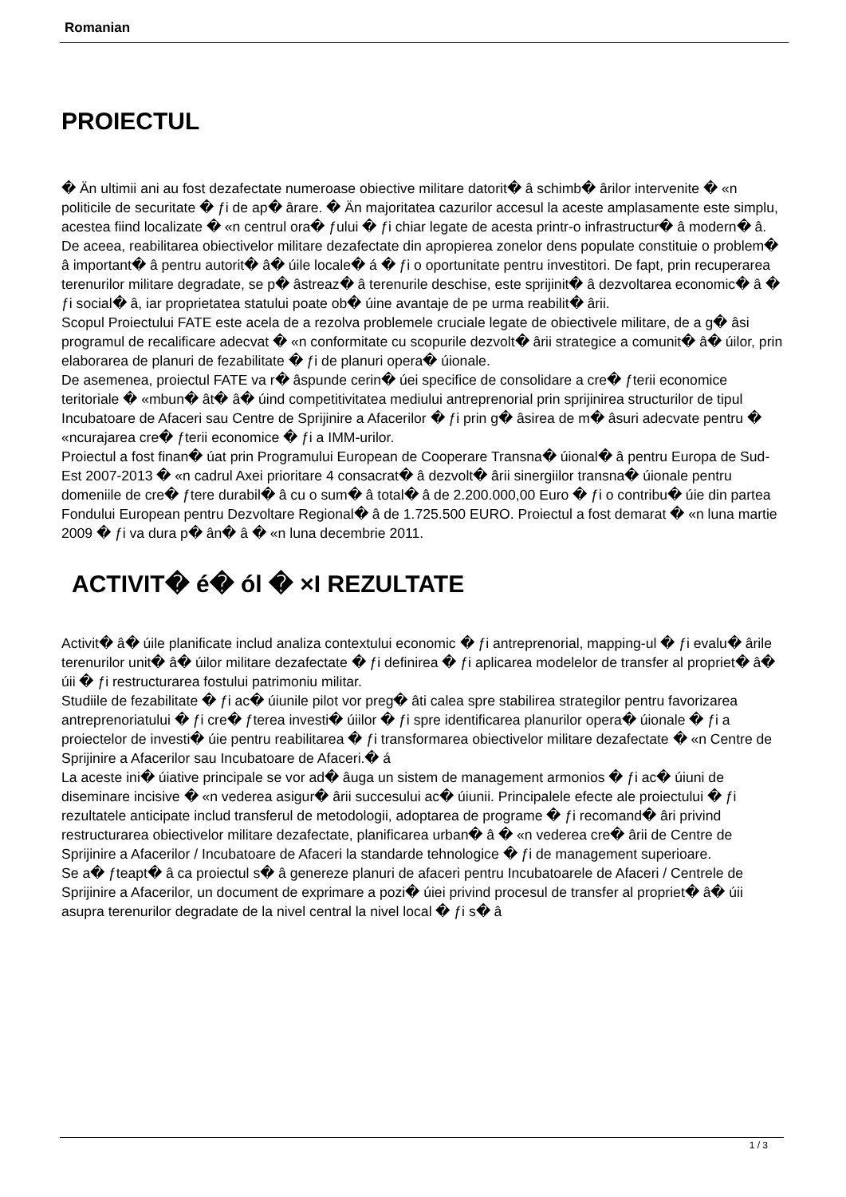Romanian
PROIECTUL
� Än ultimii ani au fost dezafectate numeroase obiective militare datorit� â schimb� ârilor intervenite � «n politicile de securitate � ƒi de ap� ârare. � Än majoritatea cazurilor accesul la aceste amplasamente este simplu, acestea fiind localizate � «n centrul ora� ƒului � ƒi chiar legate de acesta printr-o infrastructur� â modern� â. De aceea, reabilitarea obiectivelor militare dezafectate din apropierea zonelor dens populate constituie o problem� â important� â pentru autorit� â� úile locale� á � ƒi o oportunitate pentru investitori. De fapt, prin recuperarea terenurilor militare degradate, se p� âstreaz� â terenurile deschise, este sprijinit� â dezvoltarea economic� â � ƒi social� â, iar proprietatea statului poate ob� úine avantaje de pe urma reabilit� ârii.
Scopul Proiectului FATE este acela de a rezolva problemele cruciale legate de obiectivele militare, de a g� âsi programul de recalificare adecvat � «n conformitate cu scopurile dezvolt� ârii strategice a comunit� â� úilor, prin elaborarea de planuri de fezabilitate � ƒi de planuri opera� úionale.
De asemenea, proiectul FATE va r� âspunde cerin� úei specifice de consolidare a cre� ƒterii economice teritoriale � «mbun� ât� â� úind competitivitatea mediului antreprenorial prin sprijinirea structurilor de tipul Incubatoare de Afaceri sau Centre de Sprijinire a Afacerilor � ƒi prin g� âsirea de m� âsuri adecvate pentru � «ncurajarea cre� ƒterii economice � ƒi a IMM-urilor.
Proiectul a fost finan� úat prin Programului European de Cooperare Transna� úional� â pentru Europa de Sud-Est 2007-2013 � «n cadrul Axei prioritare 4 consacrat� â dezvolt� ârii sinergiilor transna� úionale pentru domeniile de cre� ƒtere durabil� â cu o sum� â total� â de 2.200.000,00 Euro � ƒi o contribu� úie din partea Fondului European pentru Dezvoltare Regional� â de 1.725.500 EURO. Proiectul a fost demarat � «n luna martie 2009 � ƒi va dura p� ân� â � «n luna decembrie 2011.
ACTIVIT� é� ól � ×I REZULTATE
Activit� â� úile planificate includ analiza contextului economic � ƒi antreprenorial, mapping-ul � ƒi evalu� ârile terenurilor unit� â� úilor militare dezafectate � ƒi definirea � ƒi aplicarea modelelor de transfer al propriet� â� úii � ƒi restructurarea fostului patrimoniu militar.
Studiile de fezabilitate � ƒi ac� úiunile pilot vor preg� âti calea spre stabilirea strategilor pentru favorizarea antreprenoriatului � ƒi cre� ƒterea investi� úiilor � ƒi spre identificarea planurilor opera� úionale � ƒi a proiectelor de investi� úie pentru reabilitarea � ƒi transformarea obiectivelor militare dezafectate � «n Centre de Sprijinire a Afacerilor sau Incubatoare de Afaceri.� á
La aceste ini� úiative principale se vor ad� âuga un sistem de management armonios � ƒi ac� úiuni de diseminare incisive � «n vederea asigur� ârii succesului ac� úiunii. Principalele efecte ale proiectului � ƒi rezultatele anticipate includ transferul de metodologii, adoptarea de programe � ƒi recomand� âri privind restructurarea obiectivelor militare dezafectate, planificarea urban� â � «n vederea cre� ârii de Centre de Sprijinire a Afacerilor / Incubatoare de Afaceri la standarde tehnologice � ƒi de management superioare.
Se a� ƒteapt� â ca proiectul s� â genereze planuri de afaceri pentru Incubatoarele de Afaceri / Centrele de Sprijinire a Afacerilor, un document de exprimare a pozi� úiei privind procesul de transfer al propriet� â� úii asupra terenurilor degradate de la nivel central la nivel local � ƒi s� â
1 / 3